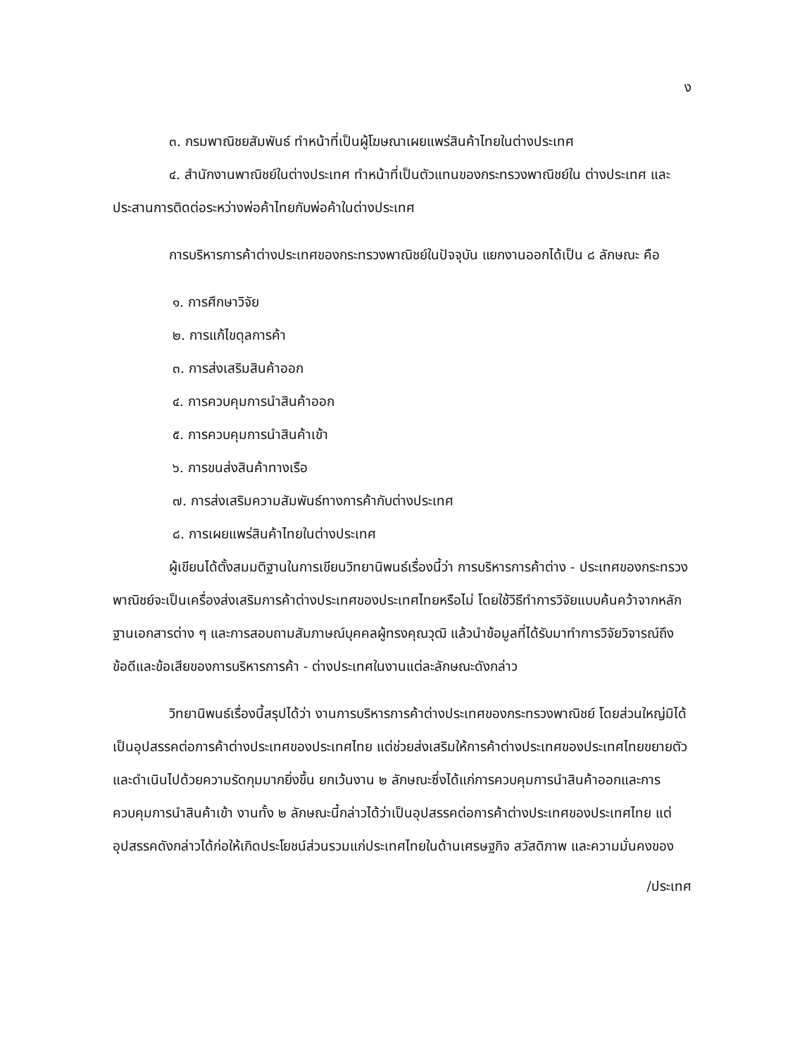ง
๓. กรมพาณิชยสัมพันธ์ ทำหน้าที่เป็นผู้โฆษณาเผยแพร่สินค้าไทยในต่างประเทศ
๔. สำนักงานพาณิชย์ในต่างประเทศ ทำหน้าที่เป็นตัวแทนของกระทรวงพาณิชย์ใน ต่างประเทศ และประสานการติดต่อระหว่างพ่อค้าไทยกับพ่อค้าในต่างประเทศ
การบริหารการค้าต่างประเทศของกระทรวงพาณิชย์ในปัจจุบัน แยกงานออกได้เป็น ๘ ลักษณะ คือ
๑. การศึกษาวิจัย
๒. การแก้ไขดุลการค้า
๓. การส่งเสริมสินค้าออก
๔. การควบคุมการนำสินค้าออก
๕. การควบคุมการนำสินค้าเข้า
๖. การขนส่งสินค้าทางเรือ
๗. การส่งเสริมความสัมพันธ์ทางการค้ากับต่างประเทศ
๘. การเผยแพร่สินค้าไทยในต่างประเทศ
ผู้เขียนได้ตั้งสมมติฐานในการเขียนวิทยานิพนธ์เรื่องนี้ว่า การบริหารการค้าต่าง - ประเทศของกระทรวงพาณิชย์จะเป็นเครื่องส่งเสริมการค้าต่างประเทศของประเทศไทยหรือไม่ โดยใช้วิธีทำการวิจัยแบบค้นคว้าจากหลักฐานเอกสารต่าง ๆ และการสอบถามสัมภาษณ์บุคคลผู้ทรงคุณวุฒิ แล้วนำข้อมูลที่ได้รับมาทำการวิจัยวิจารณ์ถึงข้อดีและข้อเสียของการบริหารการค้า - ต่างประเทศในงานแต่ละลักษณะดังกล่าว
วิทยานิพนธ์เรื่องนี้สรุปได้ว่า งานการบริหารการค้าต่างประเทศของกระทรวงพาณิชย์ โดยส่วนใหญ่มิได้เป็นอุปสรรคต่อการค้าต่างประเทศของประเทศไทย แต่ช่วยส่งเสริมให้การค้าต่างประเทศของประเทศไทยขยายตัวและดำเนินไปด้วยความรัดกุมมากยิ่งขึ้น ยกเว้นงาน ๒ ลักษณะซึ่งได้แก่การควบคุมการนำสินค้าออกและการควบคุมการนำสินค้าเข้า งานทั้ง ๒ ลักษณะนี้กล่าวได้ว่าเป็นอุปสรรคต่อการค้าต่างประเทศของประเทศไทย แต่อุปสรรคดังกล่าวได้ก่อให้เกิดประโยชน์ส่วนรวมแก่ประเทศไทยในด้านเศรษฐกิจ สวัสดิภาพ และความมั่นคงของ
/ประเทศ